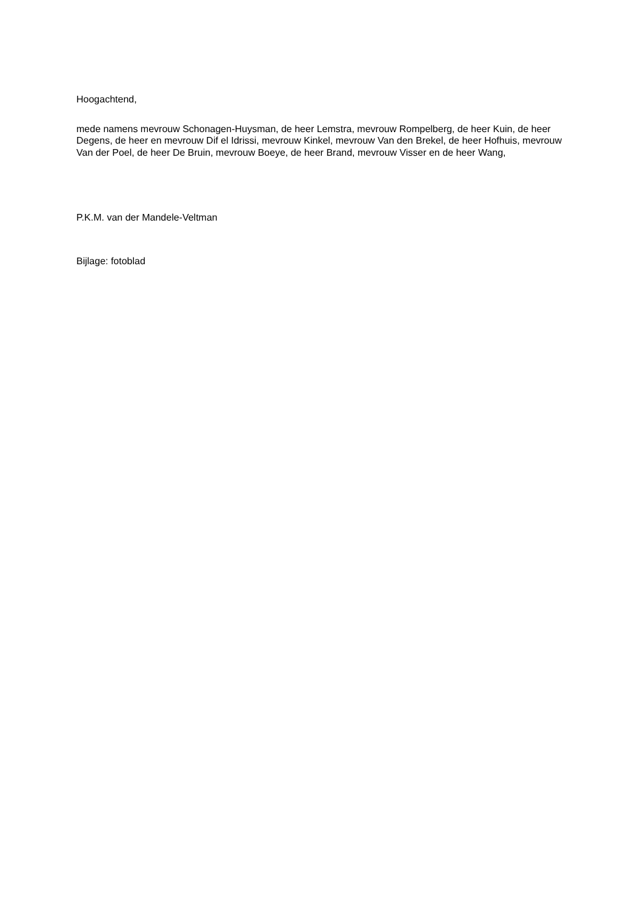Hoogachtend,
mede namens mevrouw Schonagen-Huysman, de heer Lemstra, mevrouw Rompelberg, de heer Kuin, de heer Degens, de heer en mevrouw Dif el Idrissi, mevrouw Kinkel, mevrouw Van den Brekel, de heer Hofhuis, mevrouw Van der Poel, de heer De Bruin, mevrouw Boeye, de heer Brand, mevrouw Visser en de heer Wang,
P.K.M. van der Mandele-Veltman
Bijlage: fotoblad